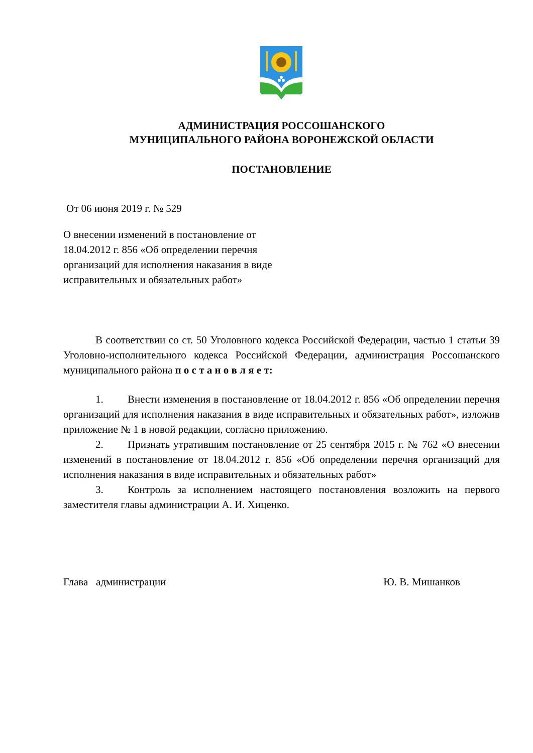АДМИНИСТРАЦИЯ РОССОШАНСКОГО
МУНИЦИПАЛЬНОГО РАЙОНА ВОРОНЕЖСКОЙ ОБЛАСТИ
ПОСТАНОВЛЕНИЕ
От 06 июня 2019 г. № 529
О внесении изменений в постановление от 18.04.2012 г. 856 «Об определении перечня организаций для исполнения наказания в виде исправительных и обязательных работ»
В соответствии со ст. 50 Уголовного кодекса Российской Федерации, частью 1 статьи 39 Уголовно-исполнительного кодекса Российской Федерации, администрация Россошанского муниципального района п о с т а н о в л я е т:
1. Внести изменения в постановление от 18.04.2012 г. 856 «Об определении перечня организаций для исполнения наказания в виде исправительных и обязательных работ», изложив приложение № 1 в новой редакции, согласно приложению.
2. Признать утратившим постановление от 25 сентября 2015 г. № 762 «О внесении изменений в постановление от 18.04.2012 г. 856 «Об определении перечня организаций для исполнения наказания в виде исправительных и обязательных работ»
3. Контроль за исполнением настоящего постановления возложить на первого заместителя главы администрации А. И. Хиценко.
Глава администрации Ю. В. Мишанков